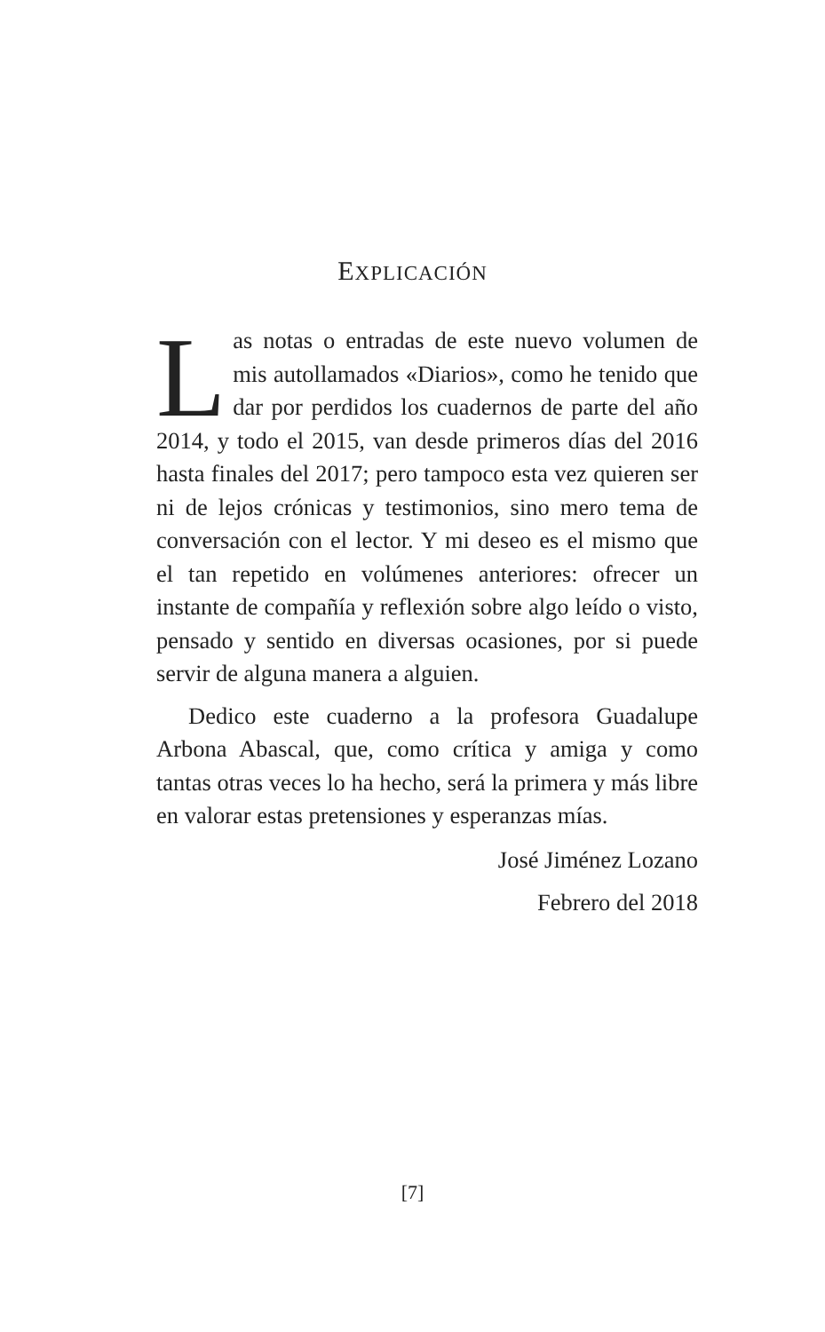EXPLICACIÓN
Las notas o entradas de este nuevo volumen de mis autollamados «Diarios», como he tenido que dar por perdidos los cuadernos de parte del año 2014, y todo el 2015, van desde primeros días del 2016 hasta finales del 2017; pero tampoco esta vez quieren ser ni de lejos crónicas y testimonios, sino mero tema de conversación con el lector. Y mi deseo es el mismo que el tan repetido en volúmenes anteriores: ofrecer un instante de compañía y reflexión sobre algo leído o visto, pensado y sentido en diversas ocasiones, por si puede servir de alguna manera a alguien.
Dedico este cuaderno a la profesora Guadalupe Arbona Abascal, que, como crítica y amiga y como tantas otras veces lo ha hecho, será la primera y más libre en valorar estas pretensiones y esperanzas mías.
José Jiménez Lozano
Febrero del 2018
[7]